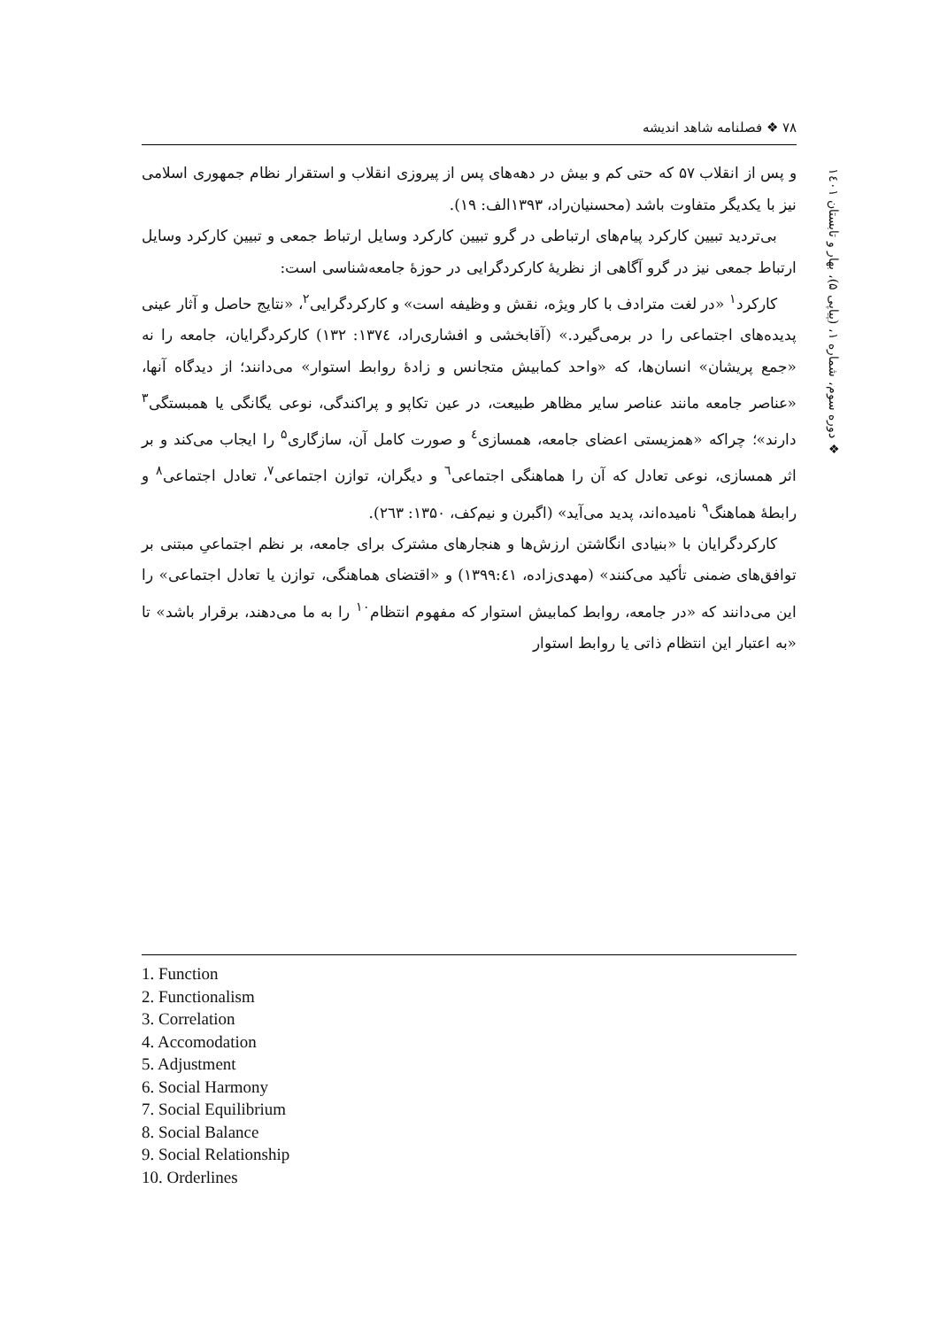۷۸ ❖ فصلنامه شاهد اندیشه
و پس از انقلاب ۵۷ که حتی کم و بیش در دهه‌های پس از پیروزی انقلاب و استقرار نظام جمهوری اسلامی نیز با یکدیگر متفاوت باشد (محسنیان‌راد، ۱۳۹۳الف: ۱۹).
بی‌تردید تبیین کارکرد پیام‌های ارتباطی در گرو تبیین کارکرد وسایل ارتباط جمعی و تبیین کارکرد وسایل ارتباط جمعی نیز در گرو آگاهی از نظریهٔ کارکردگرایی در حوزهٔ جامعه‌شناسی است:
کارکرد<sup>۱</sup> «در لغت مترادف با کار ویژه، نقش و وظیفه است» و کارکردگرایی<sup>۲</sup>، «نتایج حاصل و آثار عینی پدیده‌های اجتماعی را در برمی‌گیرد.» (آقابخشی و افشاری‌راد، ۱۳۷٤: ۱۳۲) کارکردگرایان، جامعه را نه «جمع پریشان» انسان‌ها، که «واحد کمابیش متجانس و زادهٔ روابط استوار» می‌دانند؛ از دیدگاه آنها، «عناصر جامعه مانند عناصر سایر مظاهر طبیعت، در عین تکاپو و پراکندگی، نوعی یگانگی یا همبستگی<sup>۳</sup> دارند»؛ چراکه «همزیستی اعضای جامعه، همسازی<sup>٤</sup> و صورت کامل آن، سازگاری<sup>۵</sup> را ایجاب می‌کند و بر اثر همسازی، نوعی تعادل که آن را هماهنگی اجتماعی<sup>٦</sup> و دیگران، توازن اجتماعی<sup>۷</sup>، تعادل اجتماعی<sup>۸</sup> و رابطهٔ هماهنگ<sup>۹</sup> نامیده‌اند، پدید می‌آید» (اگبرن و نیم‌کف، ۱۳۵۰: ۲٦۳).
کارکردگرایان با «بنیادی انگاشتن ارزش‌ها و هنجارهای مشترک برای جامعه، بر نظم اجتماعیِ مبتنی بر توافق‌های ضمنی تأکید می‌کنند» (مهدی‌زاده، ۱۳۹۹:٤۱) و «اقتضای هماهنگی، توازن یا تعادل اجتماعی» را این می‌دانند که «در جامعه، روابط کمابیش استوار که مفهوم انتظام<sup>۱۰</sup> را به ما می‌دهند، برقرار باشد» تا «به اعتبار این انتظام ذاتی یا روابط استوار
❖ دوره سوم، شماره ۱، (پیاپی ۵)، بهار و تابستان ۱٤۰۱
1. Function
2. Functionalism
3. Correlation
4. Accomodation
5. Adjustment
6. Social Harmony
7. Social Equilibrium
8. Social Balance
9. Social Relationship
10. Orderlines